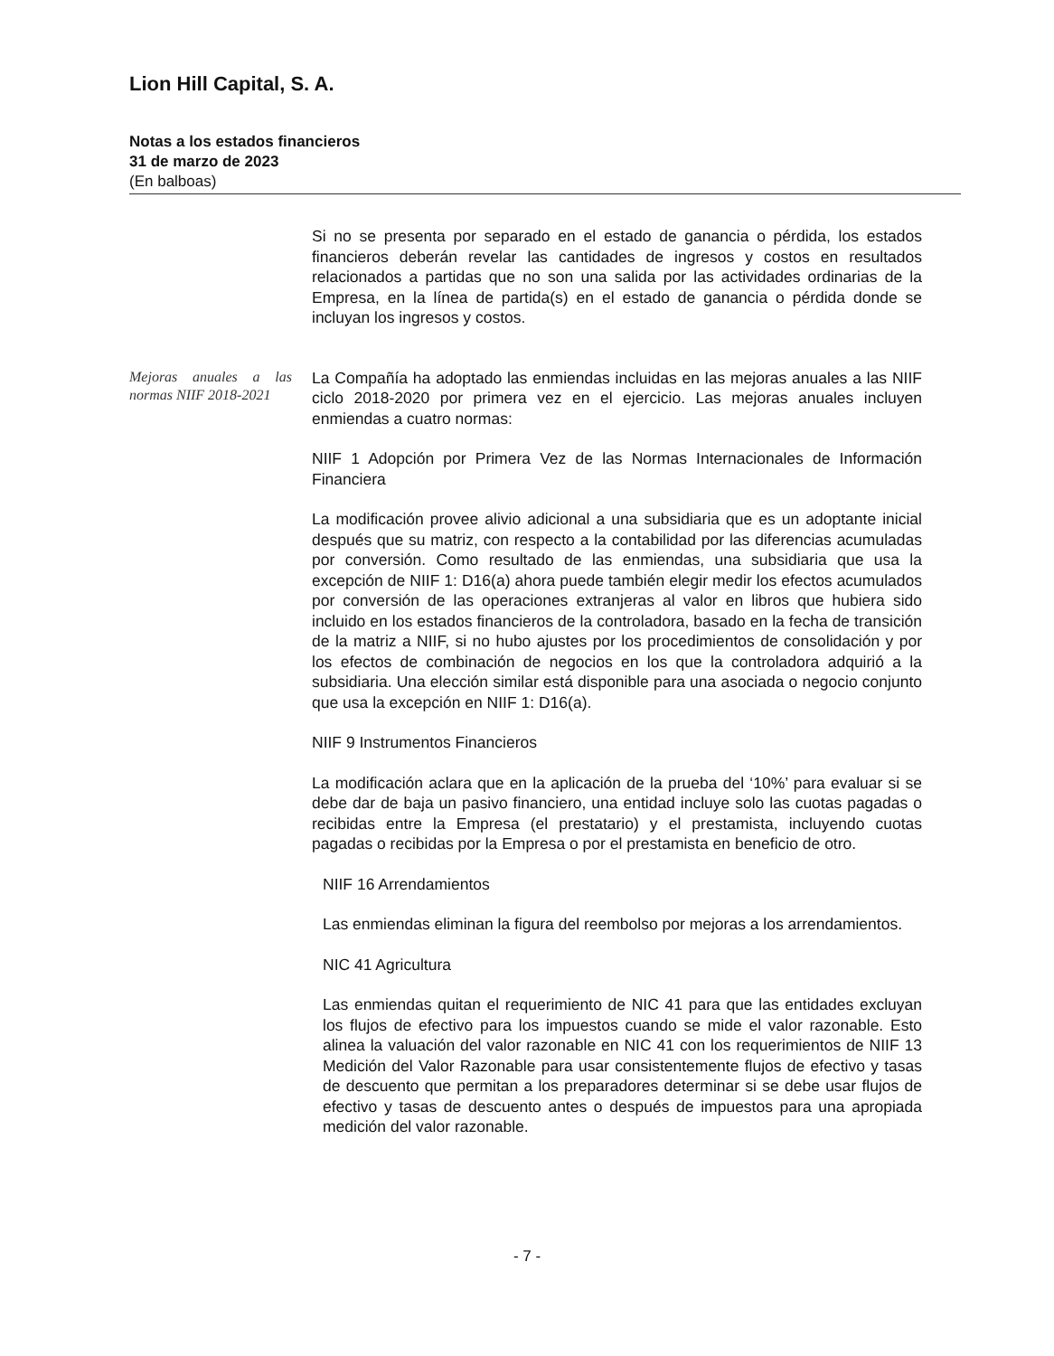Lion Hill Capital, S. A.
Notas a los estados financieros
31 de marzo de 2023
(En balboas)
Si no se presenta por separado en el estado de ganancia o pérdida, los estados financieros deberán revelar las cantidades de ingresos y costos en resultados relacionados a partidas que no son una salida por las actividades ordinarias de la Empresa, en la línea de partida(s) en el estado de ganancia o pérdida donde se incluyan los ingresos y costos.
Mejoras anuales a las normas NIIF 2018-2021
La Compañía ha adoptado las enmiendas incluidas en las mejoras anuales a las NIIF ciclo 2018-2020 por primera vez en el ejercicio. Las mejoras anuales incluyen enmiendas a cuatro normas:
NIIF 1 Adopción por Primera Vez de las Normas Internacionales de Información Financiera
La modificación provee alivio adicional a una subsidiaria que es un adoptante inicial después que su matriz, con respecto a la contabilidad por las diferencias acumuladas por conversión. Como resultado de las enmiendas, una subsidiaria que usa la excepción de NIIF 1: D16(a) ahora puede también elegir medir los efectos acumulados por conversión de las operaciones extranjeras al valor en libros que hubiera sido incluido en los estados financieros de la controladora, basado en la fecha de transición de la matriz a NIIF, si no hubo ajustes por los procedimientos de consolidación y por los efectos de combinación de negocios en los que la controladora adquirió a la subsidiaria. Una elección similar está disponible para una asociada o negocio conjunto que usa la excepción en NIIF 1: D16(a).
NIIF 9 Instrumentos Financieros
La modificación aclara que en la aplicación de la prueba del ‘10%’ para evaluar si se debe dar de baja un pasivo financiero, una entidad incluye solo las cuotas pagadas o recibidas entre la Empresa (el prestatario) y el prestamista, incluyendo cuotas pagadas o recibidas por la Empresa o por el prestamista en beneficio de otro.
NIIF 16 Arrendamientos
Las enmiendas eliminan la figura del reembolso por mejoras a los arrendamientos.
NIC 41 Agricultura
Las enmiendas quitan el requerimiento de NIC 41 para que las entidades excluyan los flujos de efectivo para los impuestos cuando se mide el valor razonable. Esto alinea la valuación del valor razonable en NIC 41 con los requerimientos de NIIF 13 Medición del Valor Razonable para usar consistentemente flujos de efectivo y tasas de descuento que permitan a los preparadores determinar si se debe usar flujos de efectivo y tasas de descuento antes o después de impuestos para una apropiada medición del valor razonable.
- 7 -